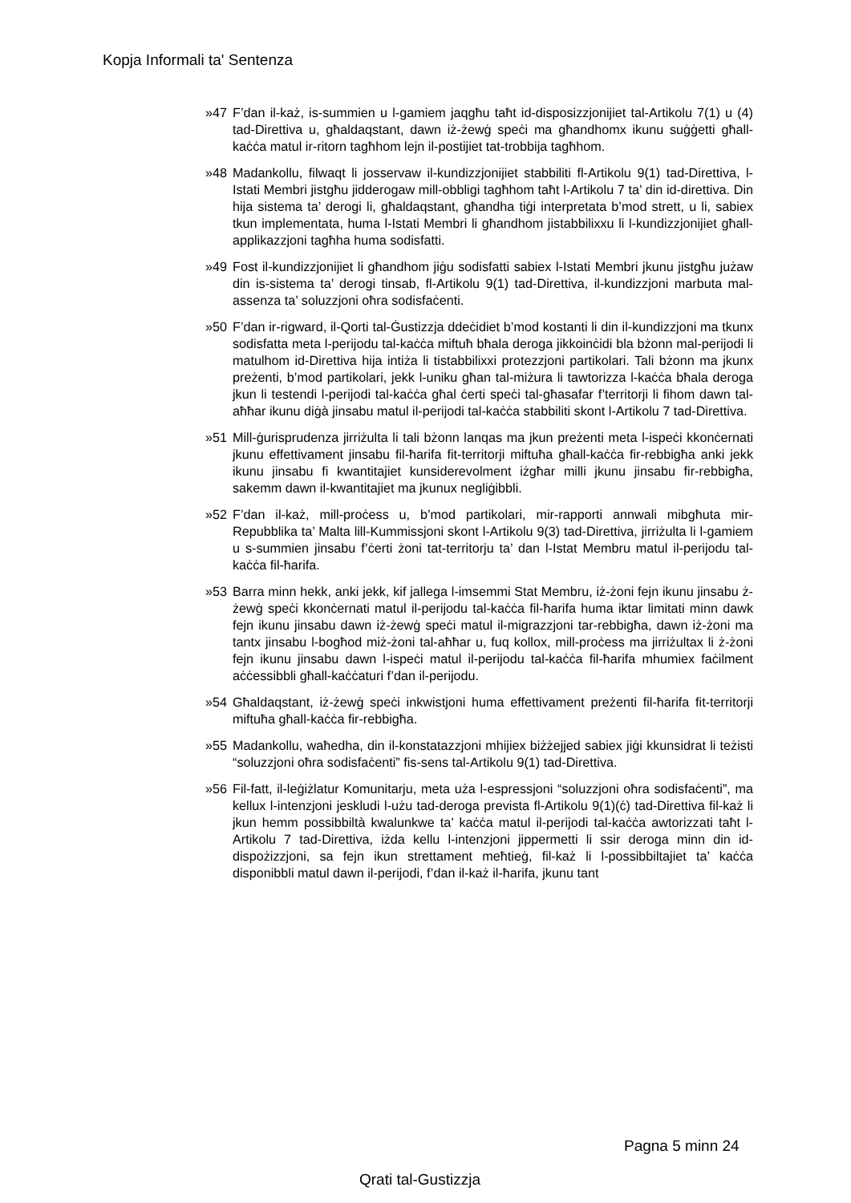Kopja Informali ta' Sentenza
»47 F’dan il-każ, is-summien u l-gamiem jaqgħu taħt id-disposizzjonijiet tal-Artikolu 7(1) u (4) tad-Direttiva u, għaldaqstant, dawn iż-żewġ speċi ma għandhomx ikunu suġġetti għall-kaċċa matul ir-ritorn tagħhom lejn il-postijiet tat-trobbija tagħhom.
»48 Madankollu, filwaqt li josservaw il-kundizzjonijiet stabbiliti fl-Artikolu 9(1) tad-Direttiva, l-Istati Membri jistgħu jidderogaw mill-obbligi tagħhom taħt l-Artikolu 7 ta’ din id-direttiva. Din hija sistema ta’ derogi li, għaldaqstant, għandha tiġi interpretata b’mod strett, u li, sabiex tkun implementata, huma l-Istati Membri li għandhom jistabbilixxu li l-kundizzjonijiet għall-applikazzjoni tagħha huma sodisfatti.
»49 Fost il-kundizzjonijiet li għandhom jiġu sodisfatti sabiex l-Istati Membri jkunu jistgħu jużaw din is-sistema ta’ derogi tinsab, fl-Artikolu 9(1) tad-Direttiva, il-kundizzjoni marbuta mal-assenza ta’ soluzzjoni oħra sodisfaċenti.
»50 F’dan ir-rigward, il-Qorti tal-Ġustizzja ddeċidiet b’mod kostanti li din il-kundizzjoni ma tkunx sodisfatta meta l-perijodu tal-kaċċa miftuħ bħala deroga jikkoinċidi bla bżonn mal-perijodi li matulhom id-Direttiva hija intiża li tistabbilixxi protezzjoni partikolari. Tali bżonn ma jkunx preżenti, b’mod partikolari, jekk l-uniku għan tal-miżura li tawtorizza l-kaċċa bħala deroga jkun li testendi l-perijodi tal-kaċċa għal ċerti speċi tal-għasafar f’territorji li fihom dawn tal-aħħar ikunu diġà jinsabu matul il-perijodi tal-kaċċa stabbiliti skont l-Artikolu 7 tad-Direttiva.
»51 Mill-ġurisprudenza jirriżulta li tali bżonn lanqas ma jkun preżenti meta l-ispeċi kkonċernati jkunu effettivament jinsabu fil-ħarifa fit-territorji miftuħa għall-kaċċa fir-rebbigħa anki jekk ikunu jinsabu fi kwantitajiet kunsiderevolment iżgħar milli jkunu jinsabu fir-rebbigħa, sakemm dawn il-kwantitajiet ma jkunux negliġibbli.
»52 F’dan il-każ, mill-proċess u, b’mod partikolari, mir-rapporti annwali mibgħuta mir-Repubblika ta’ Malta lill-Kummissjoni skont l-Artikolu 9(3) tad-Direttiva, jirriżulta li l-gamiem u s-summien jinsabu f’ċerti żoni tat-territorju ta’ dan l-Istat Membru matul il-perijodu tal-kaċċa fil-ħarifa.
»53 Barra minn hekk, anki jekk, kif jallega l-imsemmi Stat Membru, iż-żoni fejn ikunu jinsabu ż-żewġ speċi kkonċernati matul il-perijodu tal-kaċċa fil-ħarifa huma iktar limitati minn dawk fejn ikunu jinsabu dawn iż-żewġ speċi matul il-migrazzjoni tar-rebbigħa, dawn iż-żoni ma tantx jinsabu l-bogħod miż-żoni tal-aħħar u, fuq kollox, mill-proċess ma jirriżultax li ż-żoni fejn ikunu jinsabu dawn l-ispeċi matul il-perijodu tal-kaċċa fil-ħarifa mhumiex faċilment aċċessibbli għall-kaċċaturi f’dan il-perijodu.
»54 Għaldaqstant, iż-żewġ speċi inkwistjoni huma effettivament preżenti fil-ħarifa fit-territorji miftuħa għall-kaċċa fir-rebbigħa.
»55 Madankollu, waħedha, din il-konstatazzjoni mhijiex biżżejjed sabiex jiġi kkunsidrat li teżisti “soluzzjoni oħra sodisfaċenti” fis-sens tal-Artikolu 9(1) tad-Direttiva.
»56 Fil-fatt, il-leġiżlatur Komunitarju, meta uża l-espressjoni “soluzzjoni oħra sodisfaċenti”, ma kellux l-intenzjoni jeskludi l-użu tad-deroga prevista fl-Artikolu 9(1)(ċ) tad-Direttiva fil-każ li jkun hemm possibbiltà kwalunkwe ta’ kaċċa matul il-perijodi tal-kaċċa awtorizzati taħt l-Artikolu 7 tad-Direttiva, iżda kellu l-intenzjoni jippermetti li ssir deroga minn din id-dispożizzjoni, sa fejn ikun strettament meħtieġ, fil-każ li l-possibbiltajiet ta’ kaċċa disponibbli matul dawn il-perijodi, f’dan il-każ il-ħarifa, jkunu tant
Pagna 5 minn 24
Qrati tal-Gustizzja